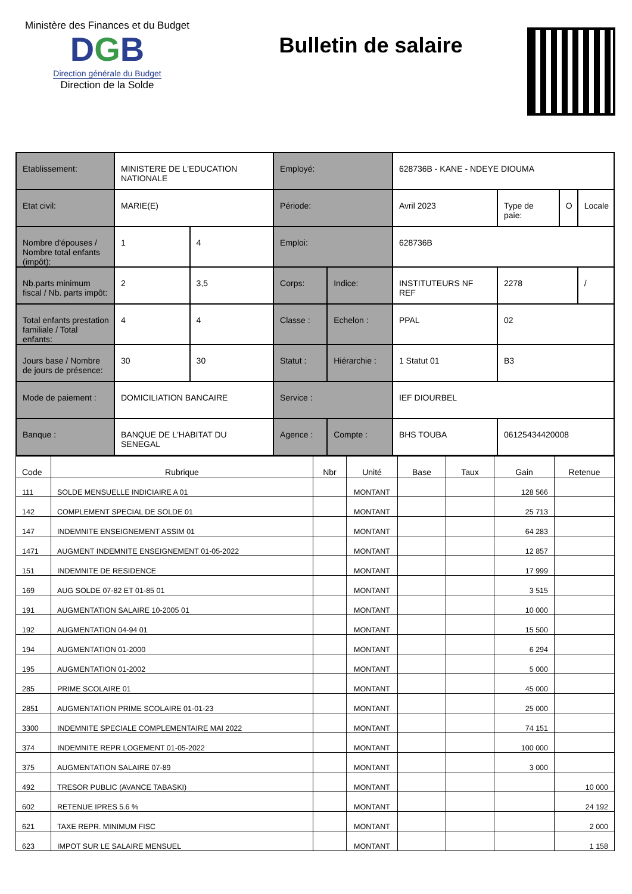Ministère des Finances et du Budget
DGB
Direction générale du Budget
Direction de la Solde
Bulletin de salaire
| Etablissement: | MINISTERE DE L'EDUCATION NATIONALE | | Employé: | | 628736B - KANE - NDEYE DIOUMA | | | |
| Etat civil: | MARIE(E) | | Période: | | Avril 2023 | Type de paie: | O | Locale |
| Nombre d'épouses / Nombre total enfants (impôt): | 1 | 4 | Emploi: | | 628736B | | | |
| Nb.parts minimum fiscal / Nb. parts impôt: | 2 | 3,5 | Corps: | Indice: | INSTITUTEURS NF REF | 2278 | | / |
| Total enfants prestation familiale / Total enfants: | 4 | 4 | Classe : | Echelon : | PPAL | 02 | | |
| Jours base / Nombre de jours de présence: | 30 | 30 | Statut : | Hiérarchie : | 1 Statut 01 | B3 | | |
| Mode de paiement : | DOMICILIATION BANCAIRE | | Service : | | IEF DIOURBEL | | | |
| Banque : | BANQUE DE L'HABITAT DU SENEGAL | | Agence : | Compte : | BHS TOUBA | 06125434420008 | | |
| Code | Rubrique | Nbr | Unité | Base | Taux | Gain | Retenue |
| --- | --- | --- | --- | --- | --- | --- | --- |
| 111 | SOLDE MENSUELLE INDICIAIRE A 01 | | MONTANT | | | 128 566 | |
| 142 | COMPLEMENT SPECIAL DE SOLDE 01 | | MONTANT | | | 25 713 | |
| 147 | INDEMNITE ENSEIGNEMENT ASSIM 01 | | MONTANT | | | 64 283 | |
| 1471 | AUGMENT INDEMNITE ENSEIGNEMENT 01-05-2022 | | MONTANT | | | 12 857 | |
| 151 | INDEMNITE DE RESIDENCE | | MONTANT | | | 17 999 | |
| 169 | AUG SOLDE 07-82 ET 01-85 01 | | MONTANT | | | 3 515 | |
| 191 | AUGMENTATION SALAIRE 10-2005 01 | | MONTANT | | | 10 000 | |
| 192 | AUGMENTATION 04-94 01 | | MONTANT | | | 15 500 | |
| 194 | AUGMENTATION 01-2000 | | MONTANT | | | 6 294 | |
| 195 | AUGMENTATION 01-2002 | | MONTANT | | | 5 000 | |
| 285 | PRIME SCOLAIRE 01 | | MONTANT | | | 45 000 | |
| 2851 | AUGMENTATION PRIME SCOLAIRE 01-01-23 | | MONTANT | | | 25 000 | |
| 3300 | INDEMNITE SPECIALE COMPLEMENTAIRE MAI 2022 | | MONTANT | | | 74 151 | |
| 374 | INDEMNITE REPR LOGEMENT 01-05-2022 | | MONTANT | | | 100 000 | |
| 375 | AUGMENTATION SALAIRE 07-89 | | MONTANT | | | 3 000 | |
| 492 | TRESOR PUBLIC (AVANCE TABASKI) | | MONTANT | | | | 10 000 |
| 602 | RETENUE IPRES 5.6 % | | MONTANT | | | | 24 192 |
| 621 | TAXE REPR. MINIMUM FISC | | MONTANT | | | | 2 000 |
| 623 | IMPOT SUR LE SALAIRE MENSUEL | | MONTANT | | | | 1 158 |